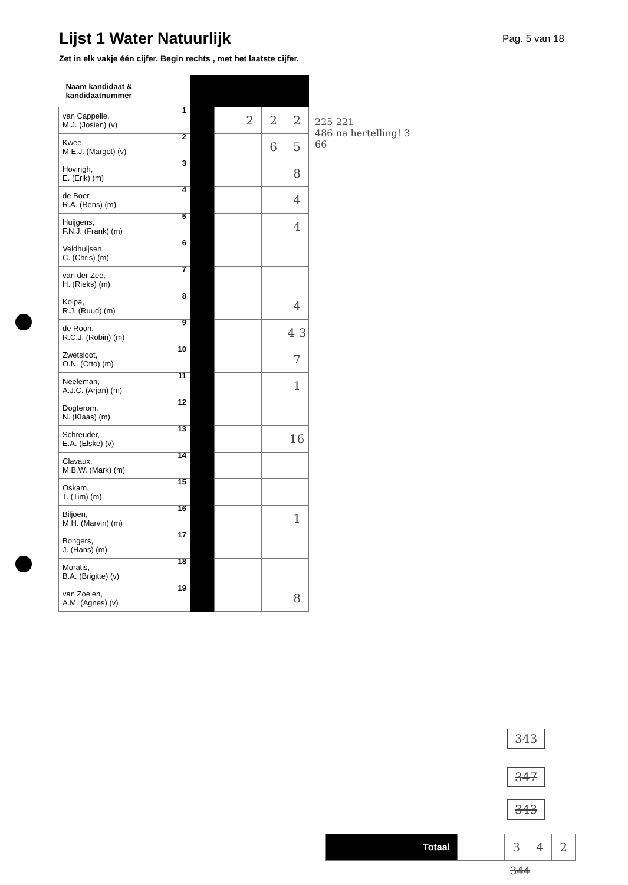Lijst 1 Water Natuurlijk
Pag. 5 van 18
Zet in elk vakje één cijfer. Begin rechts , met het laatste cijfer.
| Naam kandidaat & kandidaatnummer | | | | | |
| 1 van Cappelle, M.J. (Josien) (v) | | | 2 | 2 | 2 |
| 2 Kwee, M.E.J. (Margot) (v) | | | | 6 | 5 |
| 3 Hovingh, E. (Erik) (m) | | | | | 8 |
| 4 de Boer, R.A. (Rens) (m) | | | | | 4 |
| 5 Huijgens, F.N.J. (Frank) (m) | | | | | 4 |
| 6 Veldhuijsen, C. (Chris) (m) | | | | | |
| 7 van der Zee, H. (Rieks) (m) | | | | | |
| 8 Kolpa, R.J. (Ruud) (m) | | | | | 4 |
| 9 de Roon, R.C.J. (Robin) (m) | | | | | 4 3 |
| 10 Zwetsloot, O.N. (Otto) (m) | | | | | 7 |
| 11 Neeleman, A.J.C. (Arjan) (m) | | | | | 1 |
| 12 Dogterom, N. (Klaas) (m) | | | | | |
| 13 Schreuder, E.A. (Elske) (v) | | | | | 16 |
| 14 Clavaux, M.B.W. (Mark) (m) | | | | | |
| 15 Oskam, T. (Tim) (m) | | | | | |
| 16 Biljoen, M.H. (Marvin) (m) | | | | | 1 |
| 17 Bongers, J. (Hans) (m) | | | | | |
| 18 Moratis, B.A. (Brigitte) (v) | | | | | |
| 19 van Zoelen, A.M. (Agnes) (v) | | | | | 8 |
225 221
486 na hertelling! 3
66
343
347
343
| Totaal | | | 3 | 4 | 2 |
344